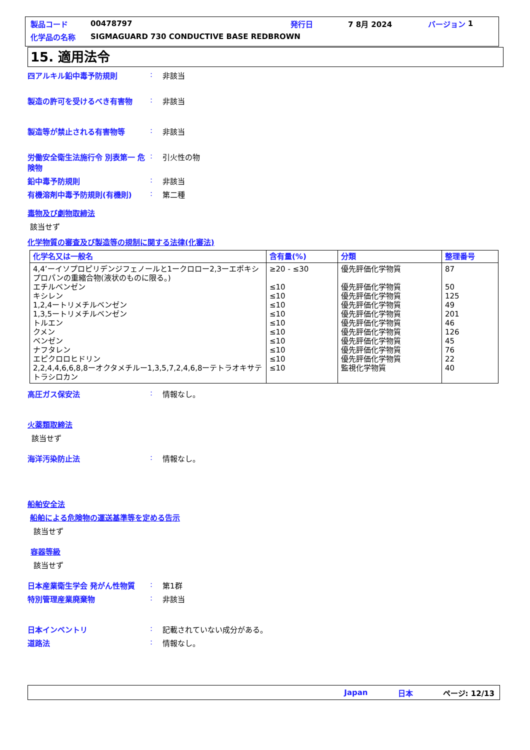製品コード 00478797 発行日 7 8月 2024 バージョン 1
化学品の名称 SIGMAGUARD 730 CONDUCTIVE BASE REDBROWN
15. 適用法令
四アルキル鉛中毒予防規則: 非該当
製造の許可を受けるべき有害物: 非該当
製造等が禁止される有害物等: 非該当
労働安全衛生法施行令 別表第一 危険物: 引火性の物
鉛中毒予防規則: 非該当
有機溶剤中毒予防規則(有機則): 第二種
毒物及び劇物取締法
該当せず
化学物質の審査及び製造等の規制に関する法律(化審法)
| 化学名又は一般名 | 含有量(%) | 分類 | 整理番号 |
| --- | --- | --- | --- |
| 4,4’ーイソプロピリデンジフェノールと1ークロロー2,3ーエポキシプロパンの重縮合物(液状のものに限る。) エチルベンゼン キシレン 1,2,4ートリメチルベンゼン 1,3,5ートリメチルベンゼン トルエン クメン ベンゼン ナフタレン エピクロロヒドリン 2,2,4,4,6,6,8,8ーオクタメチルー1,3,5,7,2,4,6,8ーテトラオキサテトラシロカン | ≥20 - ≤30 ≤10 ≤10 ≤10 ≤10 ≤10 ≤10 ≤10 ≤10 ≤10 ≤10 | 優先評価化学物質 優先評価化学物質 優先評価化学物質 優先評価化学物質 優先評価化学物質 優先評価化学物質 優先評価化学物質 優先評価化学物質 優先評価化学物質 優先評価化学物質 監視化学物質 | 87 50 125 49 201 46 126 45 76 22 40 |
高圧ガス保安法: 情報なし。
火薬類取締法
該当せず
海洋汚染防止法: 情報なし。
船舶安全法
船舶による危険物の運送基準等を定める告示
該当せず
容器等級
該当せず
日本産業衛生学会 発がん性物質: 第1群
特別管理産業廃棄物: 非該当
日本インベントリ: 記載されていない成分がある。
道路法: 情報なし。
Japan 日本 ページ: 12/13